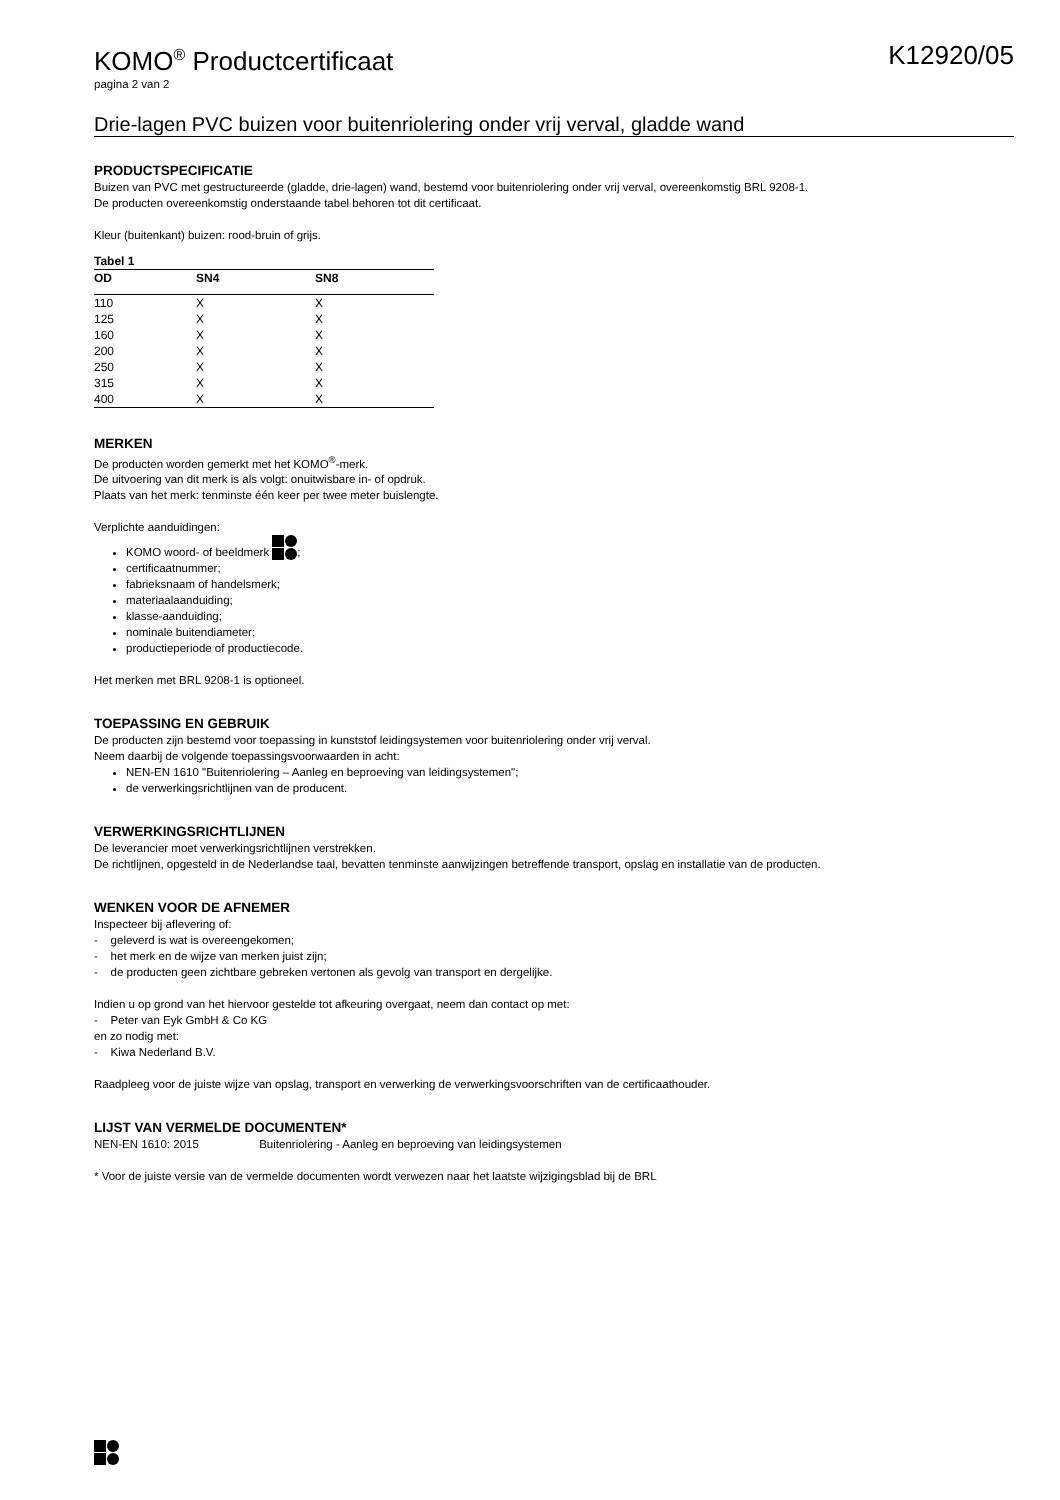KOMO<sup>®</sup> Productcertificaat K12920/05
pagina 2 van 2
Drie-lagen PVC buizen voor buitenriolering onder vrij verval, gladde wand
PRODUCTSPECIFICATIE
Buizen van PVC met gestructureerde (gladde, drie-lagen) wand, bestemd voor buitenriolering onder vrij verval, overeenkomstig BRL 9208-1.
De producten overeenkomstig onderstaande tabel behoren tot dit certificaat.
Kleur (buitenkant) buizen: rood-bruin of grijs.
| Tabel 1 | | |
| OD | SN4 | SN8 |
| 110 | X | X |
| 125 | X | X |
| 160 | X | X |
| 200 | X | X |
| 250 | X | X |
| 315 | X | X |
| 400 | X | X |
MERKEN
De producten worden gemerkt met het KOMO<sup>®</sup>-merk.
De uitvoering van dit merk is als volgt: onuitwisbare in- of opdruk.
Plaats van het merk: tenminste één keer per twee meter buislengte.
Verplichte aanduidingen:
KOMO woord- of beeldmerk ;
certificaatnummer;
fabrieksnaam of handelsmerk;
materiaalaanduiding;
klasse-aanduiding;
nominale buitendiameter;
productieperiode of productiecode.
Het merken met BRL 9208-1 is optioneel.
TOEPASSING EN GEBRUIK
De producten zijn bestemd voor toepassing in kunststof leidingsystemen voor buitenriolering onder vrij verval.
Neem daarbij de volgende toepassingsvoorwaarden in acht:
NEN-EN 1610 "Buitenriolering – Aanleg en beproeving van leidingsystemen";
de verwerkingsrichtlijnen van de producent.
VERWERKINGSRICHTLIJNEN
De leverancier moet verwerkingsrichtlijnen verstrekken.
De richtlijnen, opgesteld in de Nederlandse taal, bevatten tenminste aanwijzingen betreffende transport, opslag en installatie van de producten.
WENKEN VOOR DE AFNEMER
Inspecteer bij aflevering of:
- geleverd is wat is overeengekomen;
- het merk en de wijze van merken juist zijn;
- de producten geen zichtbare gebreken vertonen als gevolg van transport en dergelijke.
Indien u op grond van het hiervoor gestelde tot afkeuring overgaat, neem dan contact op met:
- Peter van Eyk GmbH & Co KG
en zo nodig met:
- Kiwa Nederland B.V.
Raadpleeg voor de juiste wijze van opslag, transport en verwerking de verwerkingsvoorschriften van de certificaathouder.
LIJST VAN VERMELDE DOCUMENTEN*
NEN-EN 1610: 2015 Buitenriolering - Aanleg en beproeving van leidingsystemen
* Voor de juiste versie van de vermelde documenten wordt verwezen naar het laatste wijzigingsblad bij de BRL